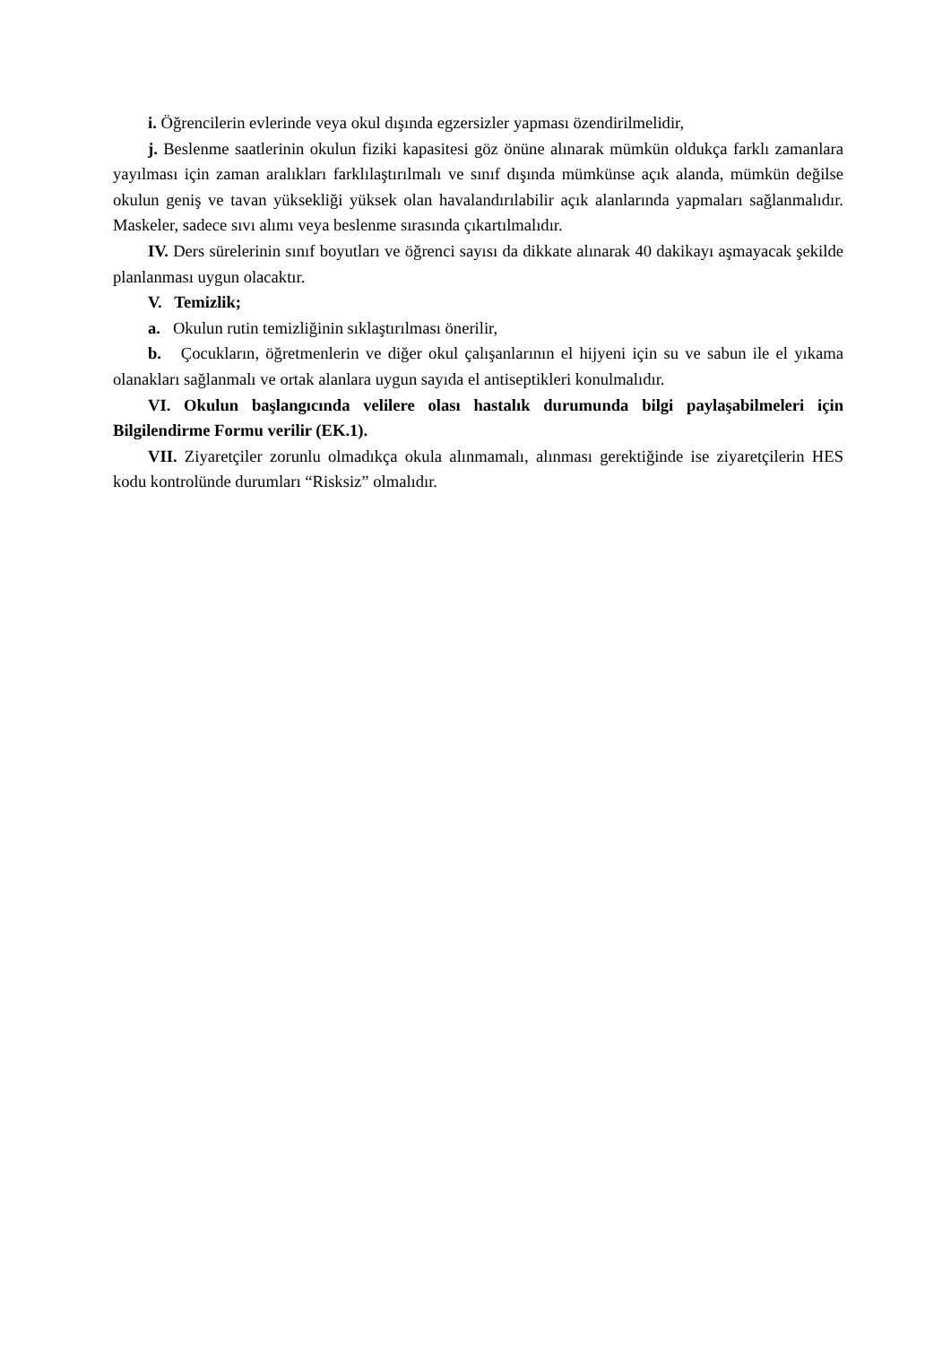i. Öğrencilerin evlerinde veya okul dışında egzersizler yapması özendirilmelidir,
j. Beslenme saatlerinin okulun fiziki kapasitesi göz önüne alınarak mümkün oldukça farklı zamanlara yayılması için zaman aralıkları farklılaştırılmalı ve sınıf dışında mümkünse açık alanda, mümkün değilse okulun geniş ve tavan yüksekliği yüksek olan havalandırılabilir açık alanlarında yapmaları sağlanmalıdır. Maskeler, sadece sıvı alımı veya beslenme sırasında çıkartılmalıdır.
IV. Ders sürelerinin sınıf boyutları ve öğrenci sayısı da dikkate alınarak 40 dakikayı aşmayacak şekilde planlanması uygun olacaktır.
V. Temizlik;
a. Okulun rutin temizliğinin sıklaştırılması önerilir,
b. Çocukların, öğretmenlerin ve diğer okul çalışanlarının el hijyeni için su ve sabun ile el yıkama olanakları sağlanmalı ve ortak alanlara uygun sayıda el antiseptikleri konulmalıdır.
VI. Okulun başlangıcında velilere olası hastalık durumunda bilgi paylaşabilmeleri için Bilgilendirme Formu verilir (EK.1).
VII. Ziyaretçiler zorunlu olmadıkça okula alınmamalı, alınması gerektiğinde ise ziyaretçilerin HES kodu kontrolünde durumları “Risksiz” olmalıdır.